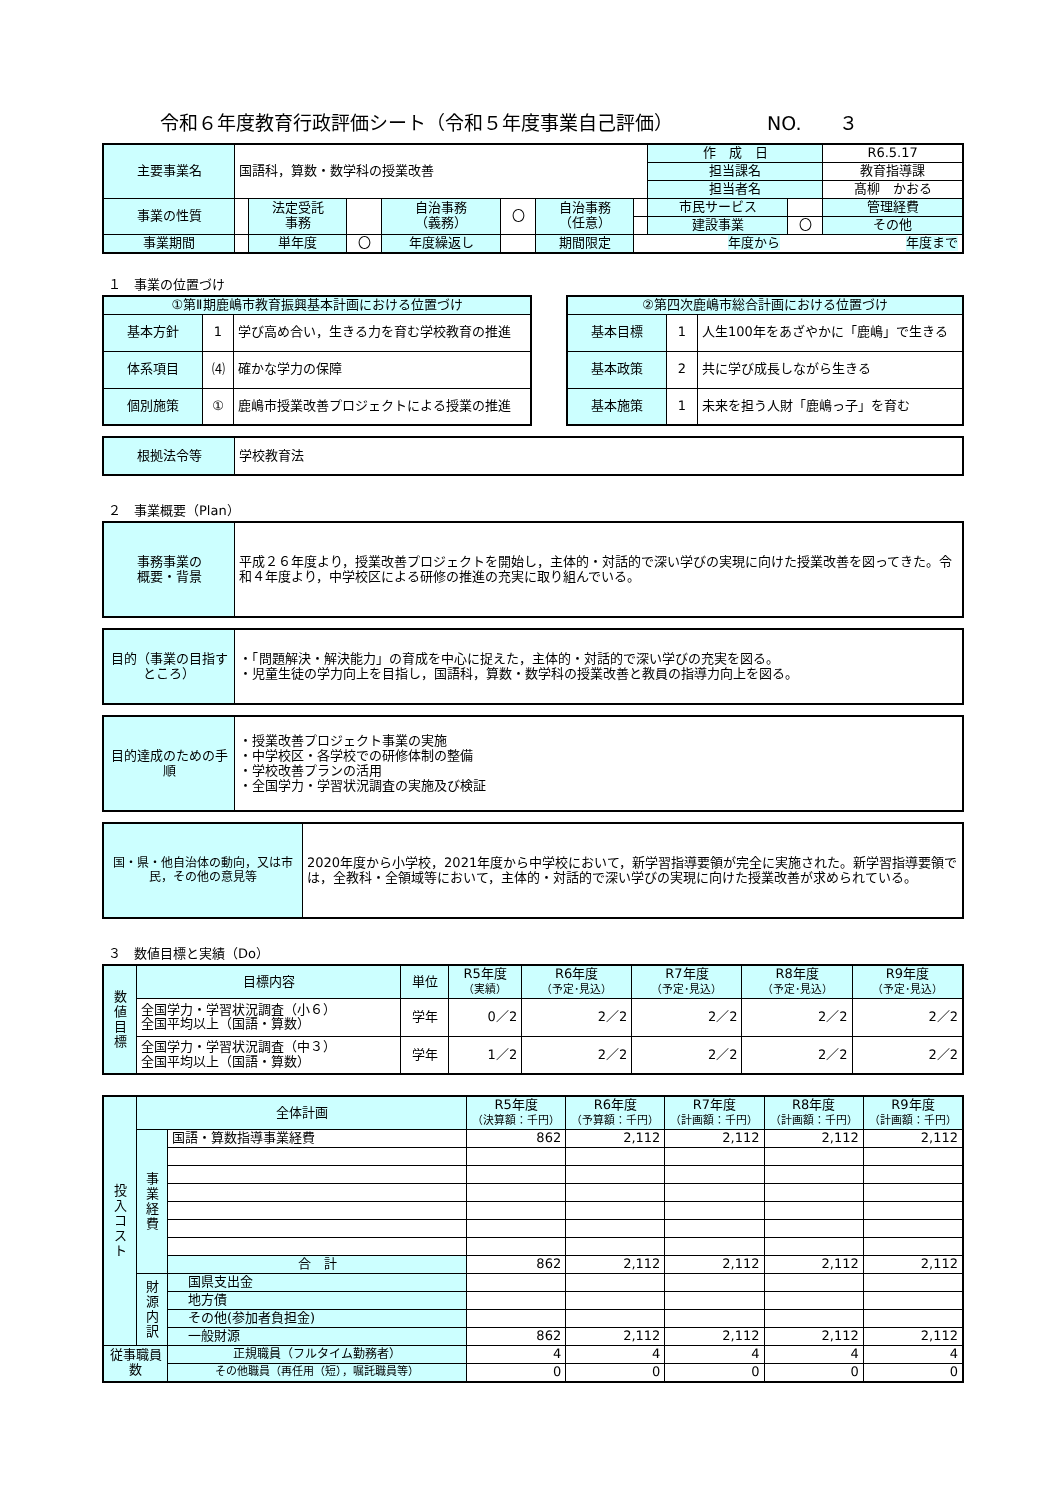令和６年度教育行政評価シート（令和５年度事業自己評価） NO.　　３
| 主要事業名 | 国語科，算数・数学科の授業改善 | | | | | | | 作 成 日 | | R6.5.17 |
| | | | | | | | | 担当課名 | | 教育指導課 |
| | | | | | | | | 担当者名 | | 髙柳 かおる |
| 事業の性質 | | 法定受託 事務 | | 自治事務 （義務） | 〇 | 自治事務 （任意） | | 市民サービス | | 管理経費 |
| | | | | | | | | 建設事業 | 〇 | その他 |
| 事業期間 | | 単年度 | 〇 | 年度繰返し | | 期間限定 | 年度から 年度まで | | | |
１　事業の位置づけ
| ①第Ⅱ期鹿嶋市教育振興基本計画における位置づけ | | |
| 基本方針 | 1 | 学び高め合い，生きる力を育む学校教育の推進 |
| 体系項目 | ⑷ | 確かな学力の保障 |
| 個別施策 | ① | 鹿嶋市授業改善プロジェクトによる授業の推進 |
| ②第四次鹿嶋市総合計画における位置づけ | | |
| 基本目標 | 1 | 人生100年をあざやかに「鹿嶋」で生きる |
| 基本政策 | 2 | 共に学び成長しながら生きる |
| 基本施策 | 1 | 未来を担う人財「鹿嶋っ子」を育む |
| 根拠法令等 | 学校教育法 |
２　事業概要（Plan）
| 事務事業の 概要・背景 | 平成２６年度より，授業改善プロジェクトを開始し，主体的・対話的で深い学びの実現に向けた授業改善を図ってきた。令和４年度より，中学校区による研修の推進の充実に取り組んでいる。 |
| 目的（事業の目指すところ） | ・「問題解決・解決能力」の育成を中心に捉えた，主体的・対話的で深い学びの充実を図る。 ・児童生徒の学力向上を目指し，国語科，算数・数学科の授業改善と教員の指導力向上を図る。 |
| 目的達成のための手順 | ・授業改善プロジェクト事業の実施 ・中学校区・各学校での研修体制の整備 ・学校改善プランの活用 ・全国学力・学習状況調査の実施及び検証 |
| 国・県・他自治体の動向，又は市民，その他の意見等 | 2020年度から小学校，2021年度から中学校において，新学習指導要領が完全に実施された。新学習指導要領では，全教科・全領域等において，主体的・対話的で深い学びの実現に向けた授業改善が求められている。 |
３　数値目標と実績（Do）
| 数 値 目 標 | 目標内容 | 単位 | R5年度 （実績） | R6年度 （予定･見込） | R7年度 （予定･見込） | R8年度 （予定･見込） | R9年度 （予定･見込） |
| | 全国学力・学習状況調査（小６） 全国平均以上（国語・算数） | 学年 | 0／2 | 2／2 | 2／2 | 2／2 | 2／2 |
| | 全国学力・学習状況調査（中３） 全国平均以上（国語・算数） | 学年 | 1／2 | 2／2 | 2／2 | 2／2 | 2／2 |
| 投 入 コ ス ト | 全体計画 | | R5年度 （決算額：千円） | R6年度 （予算額：千円） | R7年度 （計画額：千円） | R8年度 （計画額：千円） | R9年度 （計画額：千円） |
| | 事 業 経 費 | 国語・算数指導事業経費 | 862 | 2,112 | 2,112 | 2,112 | 2,112 |
| | | 合 計 | 862 | 2,112 | 2,112 | 2,112 | 2,112 |
| | 財 源 内 訳 | 国県支出金 | | | | | |
| | | 地方債 | | | | | |
| | | その他(参加者負担金) | | | | | |
| | | 一般財源 | 862 | 2,112 | 2,112 | 2,112 | 2,112 |
| 従事職員数 | | 正規職員（フルタイム勤務者） | 4 | 4 | 4 | 4 | 4 |
| | | その他職員（再任用（短），嘱託職員等） | 0 | 0 | 0 | 0 | 0 |